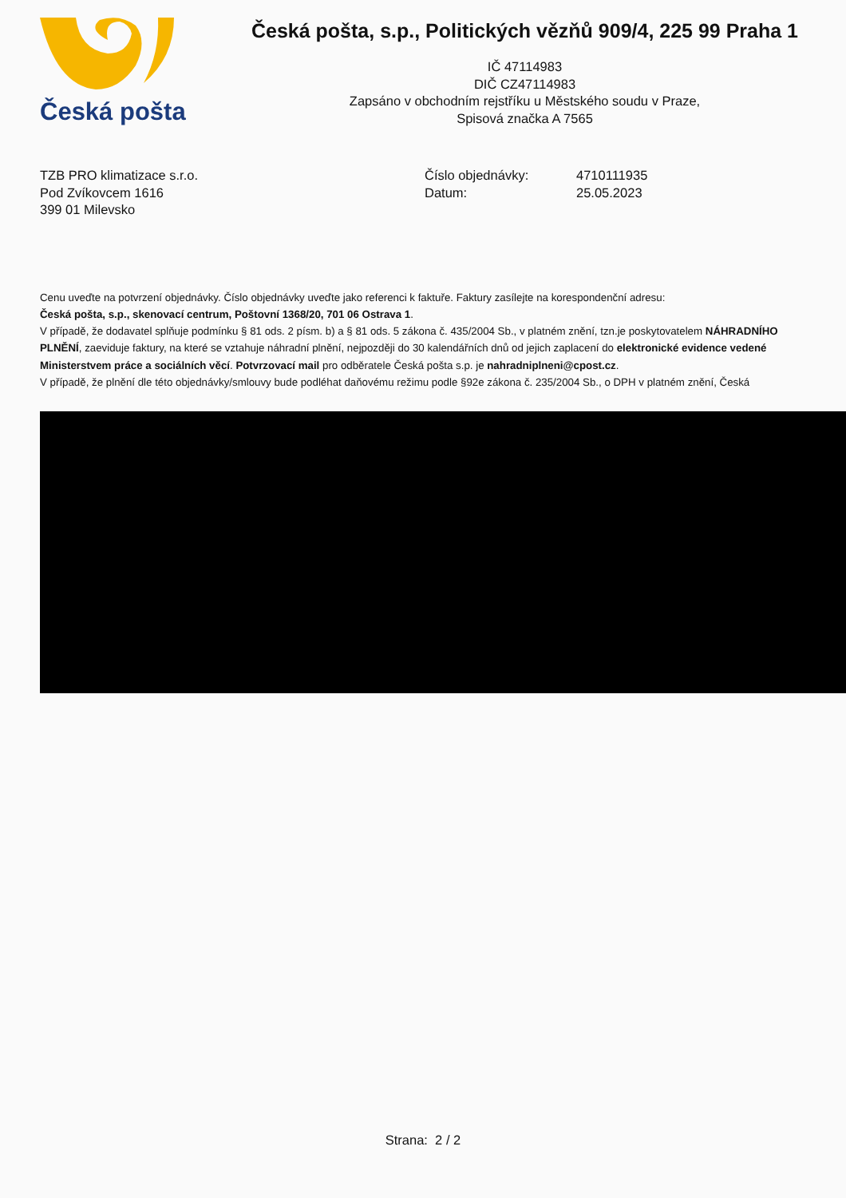Česká pošta
Česká pošta, s.p., Politických vězňů 909/4, 225 99 Praha 1
IČ 47114983
DIČ CZ47114983
Zapsáno v obchodním rejstříku u Městského soudu v Praze,
Spisová značka A 7565
TZB PRO klimatizace s.r.o.
Pod Zvíkovcem 1616
399 01 Milevsko
Číslo objednávky:
Datum:
4710111935
25.05.2023
Cenu uveďte na potvrzení objednávky. Číslo objednávky uveďte jako referenci k faktuře. Faktury zasílejte na korespondenční adresu:
Česká pošta, s.p., skenovací centrum, Poštovní 1368/20, 701 06 Ostrava 1.
V případě, že dodavatel splňuje podmínku § 81 ods. 2 písm. b) a § 81 ods. 5 zákona č. 435/2004 Sb., v platném znění, tzn.je poskytovatelem NÁHRADNÍHO PLNĚNÍ, zaeviduje faktury, na které se vztahuje náhradní plnění, nejpozději do 30 kalendářních dnů od jejich zaplacení do elektronické evidence vedené Ministerstvem práce a sociálních věcí. Potvrzovací mail pro odběratele Česká pošta s.p. je nahradniplneni@cpost.cz.
V případě, že plnění dle této objednávky/smlouvy bude podléhat daňovému režimu podle §92e zákona č. 235/2004 Sb., o DPH v platném znění, Česká
Strana: 2 / 2